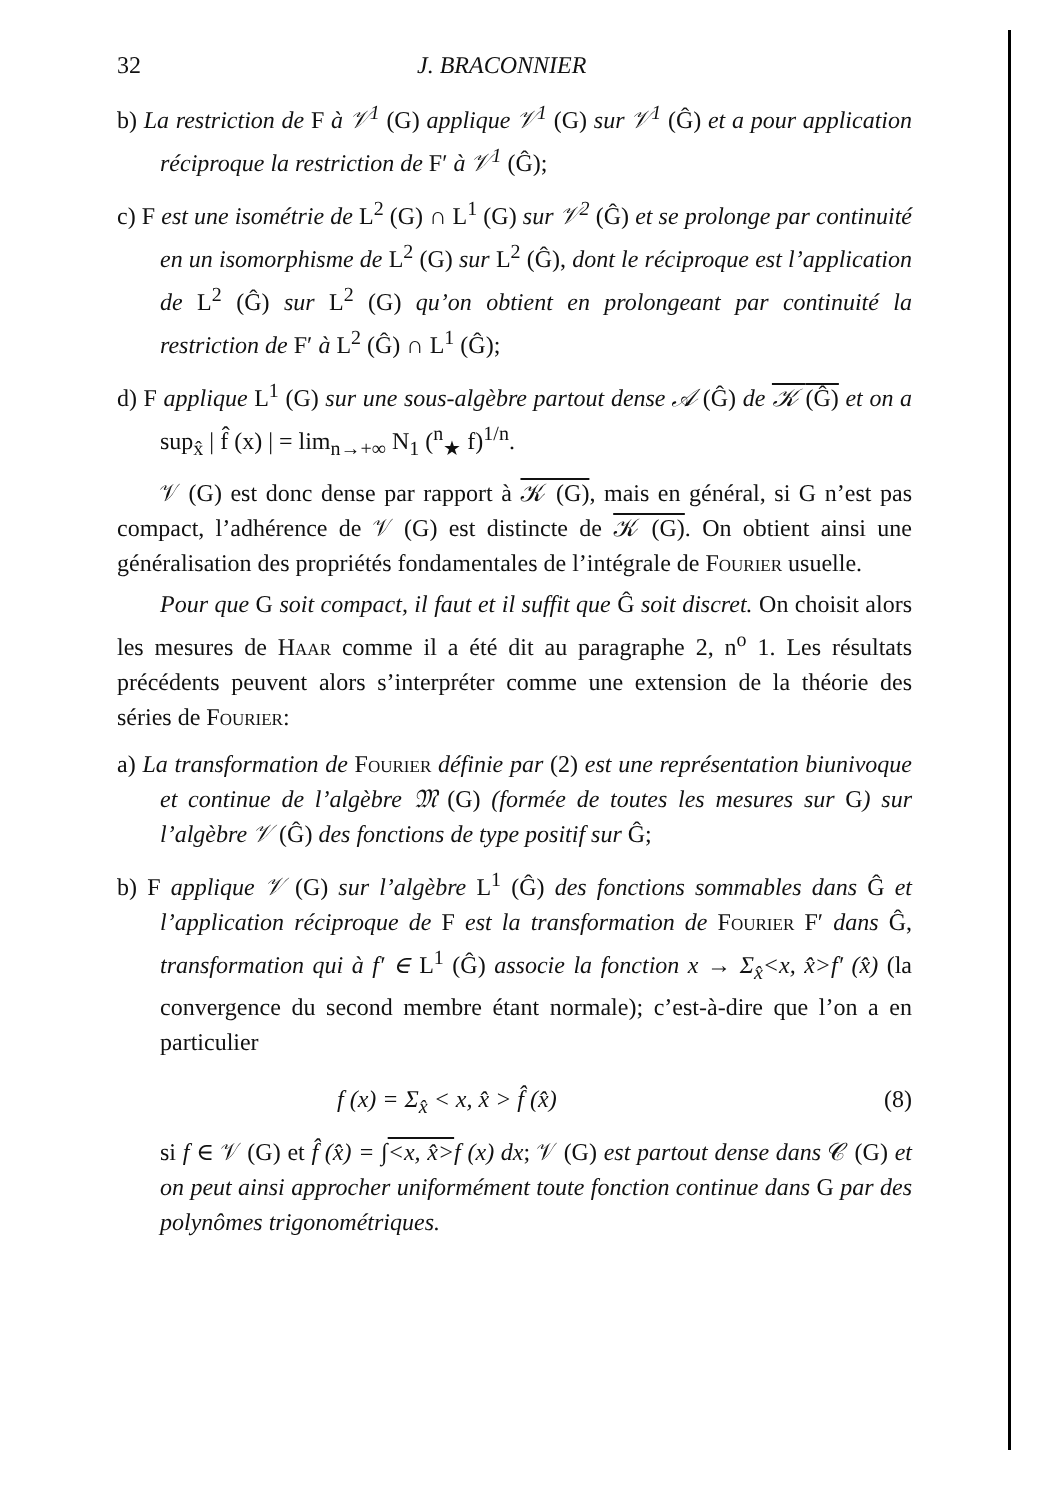32 J. BRACONNIER
b) La restriction de F à 𝒱<sup>1</sup> (G) applique 𝒱<sup>1</sup> (G) sur 𝒱<sup>1</sup> (Ĝ) et a pour application réciproque la restriction de F′ à 𝒱<sup>1</sup> (Ĝ);
c) F est une isométrie de L<sup>2</sup> (G) ∩ L<sup>1</sup> (G) sur 𝒱<sup>2</sup> (Ĝ) et se prolonge par continuité en un isomorphisme de L<sup>2</sup> (G) sur L<sup>2</sup> (Ĝ), dont le réciproque est l’application de L<sup>2</sup> (Ĝ) sur L<sup>2</sup> (G) qu’on obtient en prolongeant par continuité la restriction de F′ à L<sup>2</sup> (Ĝ) ∩ L<sup>1</sup> (Ĝ);
d) F applique L<sup>1</sup> (G) sur une sous-algèbre partout dense 𝒜 (Ĝ) de 𝒦 (Ĝ) et on a sup<sub>x̂</sub> | f̂ (x) | = lim<sub>n→+∞</sub> N<sub>1</sub> (<sup>n</sup><sub>★</sub> f)<sup>1/n</sup>.
𝒱 (G) est donc dense par rapport à 𝒦 (G), mais en général, si G n’est pas compact, l’adhérence de 𝒱 (G) est distincte de 𝒦 (G). On obtient ainsi une généralisation des propriétés fondamentales de l’intégrale de Fourier usuelle.
Pour que G soit compact, il faut et il suffit que Ĝ soit discret. On choisit alors les mesures de Haar comme il a été dit au paragraphe 2, n<sup>o</sup> 1. Les résultats précédents peuvent alors s’interpréter comme une extension de la théorie des séries de Fourier:
a) La transformation de Fourier définie par (2) est une représentation biunivoque et continue de l’algèbre 𝔐 (G) (formée de toutes les mesures sur G) sur l’algèbre 𝒱 (Ĝ) des fonctions de type positif sur Ĝ;
b) F applique 𝒱 (G) sur l’algèbre L<sup>1</sup> (Ĝ) des fonctions sommables dans Ĝ et l’application réciproque de F est la transformation de Fourier F′ dans Ĝ, transformation qui à f′ ∈ L<sup>1</sup> (Ĝ) associe la fonction x → Σ<sub>x̂</sub><x, x̂>f′ (x̂) (la convergence du second membre étant normale); c’est-à-dire que l’on a en particulier
f (x) = Σ<sub>x̂</sub> < x, x̂ > f̂ (x̂) (8)
si f ∈ 𝒱 (G) et f̂ (x̂) = ∫<x, x̂>f (x) dx; 𝒱 (G) est partout dense dans 𝒞 (G) et on peut ainsi approcher uniformément toute fonction continue dans G par des polynômes trigonométriques.